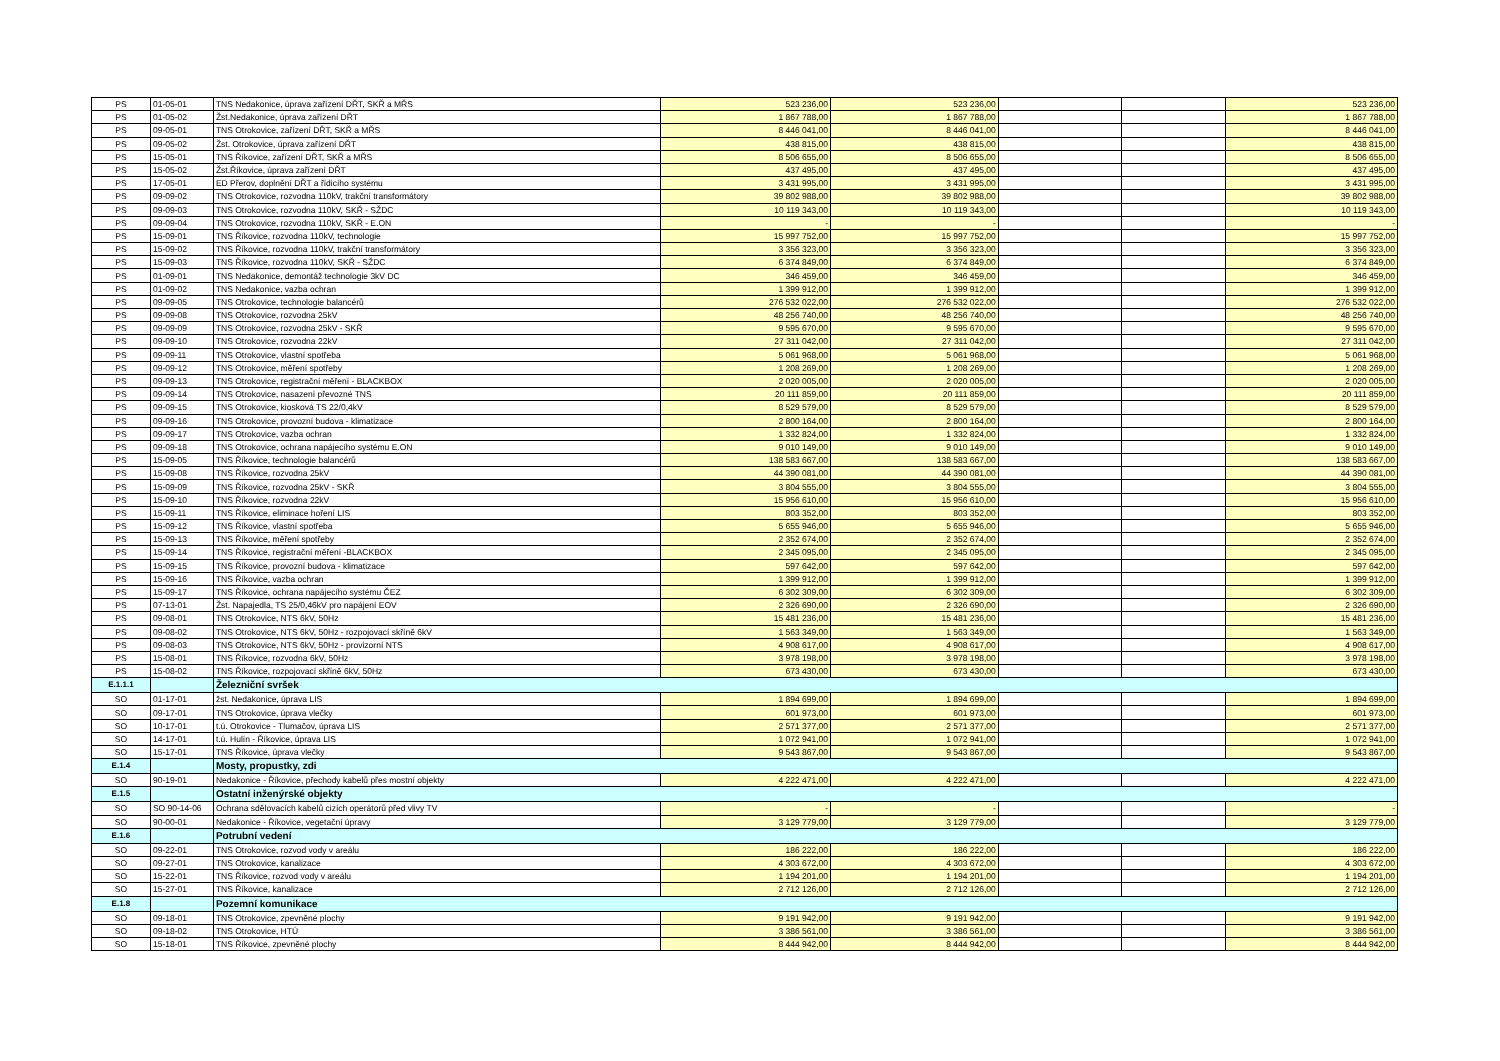| PS | 01-05-01 | TNS Nedakonice, úprava zařízení DŘT, SKŘ a MŘS | 523 236,00 | 523 236,00 | | | 523 236,00 |
| PS | 01-05-02 | Žst.Nedakonice, úprava zařízení DŘT | 1 867 788,00 | 1 867 788,00 | | | 1 867 788,00 |
| PS | 09-05-01 | TNS Otrokovice, zařízení DŘT, SKŘ a MŘS | 8 446 041,00 | 8 446 041,00 | | | 8 446 041,00 |
| PS | 09-05-02 | Žst. Otrokovice, úprava zařízení DŘT | 438 815,00 | 438 815,00 | | | 438 815,00 |
| PS | 15-05-01 | TNS Říkovice, zařízení DŘT, SKŘ a MŘS | 8 506 655,00 | 8 506 655,00 | | | 8 506 655,00 |
| PS | 15-05-02 | Žst.Říkovice, úprava zařízení DŘT | 437 495,00 | 437 495,00 | | | 437 495,00 |
| PS | 17-05-01 | ED Přerov, doplnění DŘT a řídicího systému | 3 431 995,00 | 3 431 995,00 | | | 3 431 995,00 |
| PS | 09-09-02 | TNS Otrokovice, rozvodna 110kV, trakční transformátory | 39 802 988,00 | 39 802 988,00 | | | 39 802 988,00 |
| PS | 09-09-03 | TNS Otrokovice, rozvodna 110kV, SKŘ - SŽDC | 10 119 343,00 | 10 119 343,00 | | | 10 119 343,00 |
| PS | 09-09-04 | TNS Otrokovice, rozvodna 110kV, SKŘ - E.ON | - | - | | | - |
| PS | 15-09-01 | TNS Říkovice, rozvodna 110kV, technologie | 15 997 752,00 | 15 997 752,00 | | | 15 997 752,00 |
| PS | 15-09-02 | TNS Říkovice, rozvodna 110kV, trakční transformátory | 3 356 323,00 | 3 356 323,00 | | | 3 356 323,00 |
| PS | 15-09-03 | TNS Říkovice, rozvodna 110kV, SKŘ - SŽDC | 6 374 849,00 | 6 374 849,00 | | | 6 374 849,00 |
| PS | 01-09-01 | TNS Nedakonice, demontáž technologie 3kV DC | 346 459,00 | 346 459,00 | | | 346 459,00 |
| PS | 01-09-02 | TNS Nedakonice, vazba ochran | 1 399 912,00 | 1 399 912,00 | | | 1 399 912,00 |
| PS | 09-09-05 | TNS Otrokovice, technologie balancérů | 276 532 022,00 | 276 532 022,00 | | | 276 532 022,00 |
| PS | 09-09-08 | TNS Otrokovice, rozvodna 25kV | 48 256 740,00 | 48 256 740,00 | | | 48 256 740,00 |
| PS | 09-09-09 | TNS Otrokovice, rozvodna 25kV - SKŘ | 9 595 670,00 | 9 595 670,00 | | | 9 595 670,00 |
| PS | 09-09-10 | TNS Otrokovice, rozvodna 22kV | 27 311 042,00 | 27 311 042,00 | | | 27 311 042,00 |
| PS | 09-09-11 | TNS Otrokovice, vlastní spotřeba | 5 061 968,00 | 5 061 968,00 | | | 5 061 968,00 |
| PS | 09-09-12 | TNS Otrokovice, měření spotřeby | 1 208 269,00 | 1 208 269,00 | | | 1 208 269,00 |
| PS | 09-09-13 | TNS Otrokovice, registrační měření - BLACKBOX | 2 020 005,00 | 2 020 005,00 | | | 2 020 005,00 |
| PS | 09-09-14 | TNS Otrokovice, nasazení převozné TNS | 20 111 859,00 | 20 111 859,00 | | | 20 111 859,00 |
| PS | 09-09-15 | TNS Otrokovice, kiosková TS 22/0,4kV | 8 529 579,00 | 8 529 579,00 | | | 8 529 579,00 |
| PS | 09-09-16 | TNS Otrokovice, provozní budova - klimatizace | 2 800 164,00 | 2 800 164,00 | | | 2 800 164,00 |
| PS | 09-09-17 | TNS Otrokovice, vazba ochran | 1 332 824,00 | 1 332 824,00 | | | 1 332 824,00 |
| PS | 09-09-18 | TNS Otrokovice, ochrana napájecího systému E.ON | 9 010 149,00 | 9 010 149,00 | | | 9 010 149,00 |
| PS | 15-09-05 | TNS Říkovice, technologie balancérů | 138 583 667,00 | 138 583 667,00 | | | 138 583 667,00 |
| PS | 15-09-08 | TNS Říkovice, rozvodna 25kV | 44 390 081,00 | 44 390 081,00 | | | 44 390 081,00 |
| PS | 15-09-09 | TNS Říkovice, rozvodna 25kV - SKŘ | 3 804 555,00 | 3 804 555,00 | | | 3 804 555,00 |
| PS | 15-09-10 | TNS Říkovice, rozvodna 22kV | 15 956 610,00 | 15 956 610,00 | | | 15 956 610,00 |
| PS | 15-09-11 | TNS Říkovice, eliminace hoření LIS | 803 352,00 | 803 352,00 | | | 803 352,00 |
| PS | 15-09-12 | TNS Říkovice, vlastní spotřeba | 5 655 946,00 | 5 655 946,00 | | | 5 655 946,00 |
| PS | 15-09-13 | TNS Říkovice, měření spotřeby | 2 352 674,00 | 2 352 674,00 | | | 2 352 674,00 |
| PS | 15-09-14 | TNS Říkovice, registrační měření -BLACKBOX | 2 345 095,00 | 2 345 095,00 | | | 2 345 095,00 |
| PS | 15-09-15 | TNS Říkovice, provozní budova - klimatizace | 597 642,00 | 597 642,00 | | | 597 642,00 |
| PS | 15-09-16 | TNS Říkovice, vazba ochran | 1 399 912,00 | 1 399 912,00 | | | 1 399 912,00 |
| PS | 15-09-17 | TNS Říkovice, ochrana napájecího systému ČEZ | 6 302 309,00 | 6 302 309,00 | | | 6 302 309,00 |
| PS | 07-13-01 | Žst. Napajedla, TS 25/0,46kV pro napájení EOV | 2 326 690,00 | 2 326 690,00 | | | 2 326 690,00 |
| PS | 09-08-01 | TNS Otrokovice, NTS 6kV, 50Hz | 15 481 236,00 | 15 481 236,00 | | | 15 481 236,00 |
| PS | 09-08-02 | TNS Otrokovice, NTS 6kV, 50Hz - rozpojovací skříně 6kV | 1 563 349,00 | 1 563 349,00 | | | 1 563 349,00 |
| PS | 09-08-03 | TNS Otrokovice, NTS 6kV, 50Hz - provizorní NTS | 4 908 617,00 | 4 908 617,00 | | | 4 908 617,00 |
| PS | 15-08-01 | TNS Říkovice, rozvodna 6kV, 50Hz | 3 978 198,00 | 3 978 198,00 | | | 3 978 198,00 |
| PS | 15-08-02 | TNS Říkovice, rozpojovací skříně 6kV, 50Hz | 673 430,00 | 673 430,00 | | | 673 430,00 |
| E.1.1.1 | | Železniční svršek | | | | | |
| SO | 01-17-01 | žst. Nedakonice, úprava LIS | 1 894 699,00 | 1 894 699,00 | | | 1 894 699,00 |
| SO | 09-17-01 | TNS Otrokovice, úprava vlečky | 601 973,00 | 601 973,00 | | | 601 973,00 |
| SO | 10-17-01 | t.ú. Otrokovice - Tlumačov, úprava LIS | 2 571 377,00 | 2 571 377,00 | | | 2 571 377,00 |
| SO | 14-17-01 | t.ú. Hulín - Říkovice, úprava LIS | 1 072 941,00 | 1 072 941,00 | | | 1 072 941,00 |
| SO | 15-17-01 | TNS Říkovice, úprava vlečky | 9 543 867,00 | 9 543 867,00 | | | 9 543 867,00 |
| E.1.4 | | Mosty, propustky, zdi | | | | | |
| SO | 90-19-01 | Nedakonice - Říkovice, přechody kabelů přes mostní objekty | 4 222 471,00 | 4 222 471,00 | | | 4 222 471,00 |
| E.1.5 | | Ostatní inženýrské objekty | | | | | |
| SO | SO 90-14-06 | Ochrana sdělovacích kabelů cizích operátorů před vlivy TV | - | - | | | - |
| SO | 90-00-01 | Nedakonice - Říkovice, vegetační úpravy | 3 129 779,00 | 3 129 779,00 | | | 3 129 779,00 |
| E.1.6 | | Potrubní vedení | | | | | |
| SO | 09-22-01 | TNS Otrokovice, rozvod vody v areálu | 186 222,00 | 186 222,00 | | | 186 222,00 |
| SO | 09-27-01 | TNS Otrokovice, kanalizace | 4 303 672,00 | 4 303 672,00 | | | 4 303 672,00 |
| SO | 15-22-01 | TNS Říkovice, rozvod vody v areálu | 1 194 201,00 | 1 194 201,00 | | | 1 194 201,00 |
| SO | 15-27-01 | TNS Říkovice, kanalizace | 2 712 126,00 | 2 712 126,00 | | | 2 712 126,00 |
| E.1.8 | | Pozemní komunikace | | | | | |
| SO | 09-18-01 | TNS Otrokovice, zpevněné plochy | 9 191 942,00 | 9 191 942,00 | | | 9 191 942,00 |
| SO | 09-18-02 | TNS Otrokovice, HTÚ | 3 386 561,00 | 3 386 561,00 | | | 3 386 561,00 |
| SO | 15-18-01 | TNS Říkovice, zpevněné plochy | 8 444 942,00 | 8 444 942,00 | | | 8 444 942,00 |